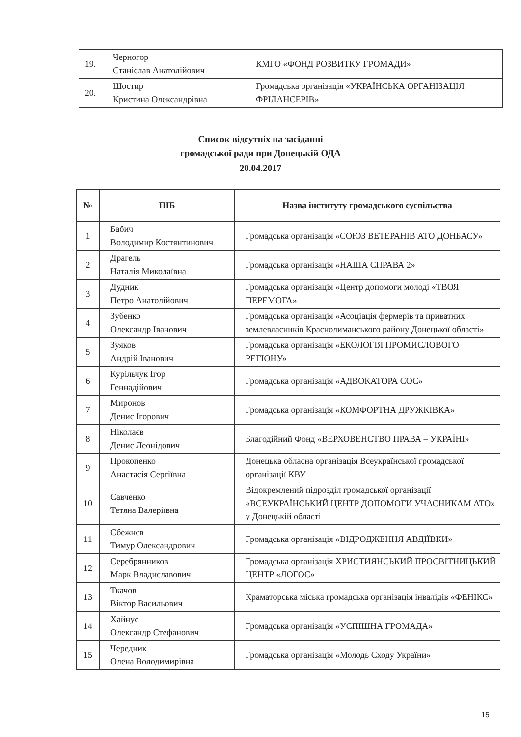| 19. | Черногор Станіслав Анатолійович | КМГО «ФОНД РОЗВИТКУ ГРОМАДИ» |
| 20. | Шостир Кристина Олександрівна | Громадська організація «УКРАЇНСЬКА ОРГАНІЗАЦІЯ ФРІЛАНСЕРІВ» |
Список відсутніх на засіданні
громадської ради при Донецькій ОДА
20.04.2017
| № | ПІБ | Назва інституту громадського суспільства |
| --- | --- | --- |
| 1 | Бабич Володимир Костянтинович | Громадська організація «СОЮЗ ВЕТЕРАНІВ АТО ДОНБАСУ» |
| 2 | Драгель Наталія Миколаївна | Громадська організація «НАША СПРАВА 2» |
| 3 | Дудник Петро Анатолійович | Громадська організація «Центр допомоги молоді «ТВОЯ ПЕРЕМОГА» |
| 4 | Зубенко Олександр Іванович | Громадська організація «Асоціація фермерів та приватних землевласників Краснолиманського району Донецької області» |
| 5 | Зуяков Андрій Іванович | Громадська організація «ЕКОЛОГІЯ ПРОМИСЛОВОГО РЕГІОНУ» |
| 6 | Курільчук Ігор Геннадійович | Громадська організація «АДВОКАТОРА СОС» |
| 7 | Миронов Денис Ігорович | Громадська організація «КОМФОРТНА ДРУЖКІВКА» |
| 8 | Ніколаєв Денис Леонідович | Благодійний Фонд «ВЕРХОВЕНСТВО ПРАВА – УКРАЇНІ» |
| 9 | Прокопенко Анастасія Сергіївна | Донецька обласна організація Всеукраїнської громадської організації КВУ |
| 10 | Савченко Тетяна Валеріївна | Відокремлений підрозділ громадської організації «ВСЕУКРАЇНСЬКИЙ ЦЕНТР ДОПОМОГИ УЧАСНИКАМ АТО» у Донецькій області |
| 11 | Сбежнєв Тимур Олександрович | Громадська організація «ВІДРОДЖЕННЯ АВДІЇВКИ» |
| 12 | Серебрянников Марк Владиславович | Громадська організація ХРИСТИЯНСЬКИЙ ПРОСВІТНИЦЬКИЙ ЦЕНТР «ЛОГОС» |
| 13 | Ткачов Віктор Васильович | Краматорська міська громадська організація інвалідів «ФЕНІКС» |
| 14 | Хайнус Олександр Стефанович | Громадська організація «УСПІШНА ГРОМАДА» |
| 15 | Чередник Олена Володимирівна | Громадська організація «Молодь Сходу України» |
15